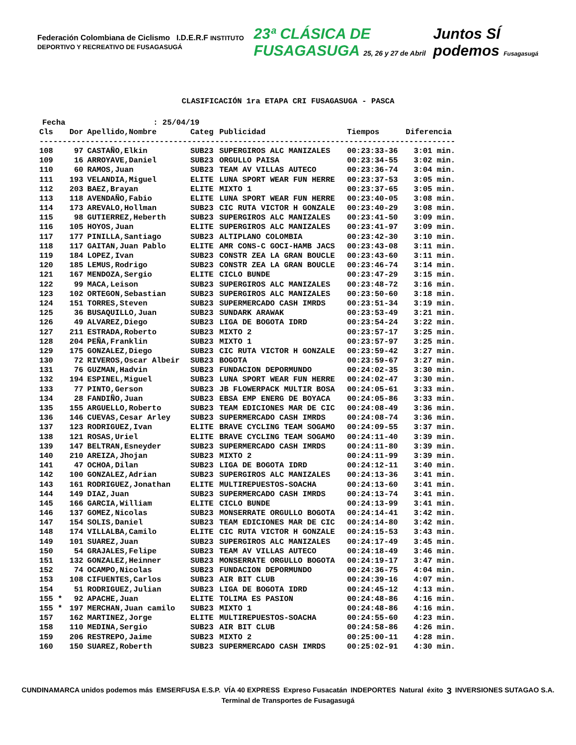Federación Colombiana de Ciclismo I.D.E.R.F INSTITUTO DEPORTIVO Y RECREATIVO DE FUSAGASUGÁ
23ª CLÁSICA DE FUSAGASUGA 25, 26 y 27 de Abril
Juntos SÍ podemos Fusagasugá
CLASIFICACIÓN 1ra ETAPA CRI FUSAGASUGA - PASCA
Fecha : 25/04/19
| Cls | Dor | Apellido,Nombre | Categ | Publicidad | Tiempos | Diferencia |
| --- | --- | --- | --- | --- | --- | --- |
| ------------------------------------------------------------------------------------------ | | | | | | |
| 108 | 97 | CASTAÑO,Elkin | SUB23 | SUPERGIROS ALC MANIZALES | 00:23:33-36 | 3:01 min. |
| 109 | 16 | ARROYAVE,Daniel | SUB23 | ORGULLO PAISA | 00:23:34-55 | 3:02 min. |
| 110 | 60 | RAMOS,Juan | SUB23 | TEAM AV VILLAS AUTECO | 00:23:36-74 | 3:04 min. |
| 111 | 193 | VELANDIA,Miguel | ELITE | LUNA SPORT WEAR FUN HERRE | 00:23:37-53 | 3:05 min. |
| 112 | 203 | BAEZ,Brayan | ELITE | MIXTO 1 | 00:23:37-65 | 3:05 min. |
| 113 | 118 | AVENDAÑO,Fabio | ELITE | LUNA SPORT WEAR FUN HERRE | 00:23:40-05 | 3:08 min. |
| 114 | 173 | AREVALO,Hollman | SUB23 | CIC RUTA VICTOR H GONZALE | 00:23:40-29 | 3:08 min. |
| 115 | 98 | GUTIERREZ,Heberth | SUB23 | SUPERGIROS ALC MANIZALES | 00:23:41-50 | 3:09 min. |
| 116 | 105 | HOYOS,Juan | ELITE | SUPERGIROS ALC MANIZALES | 00:23:41-97 | 3:09 min. |
| 117 | 177 | PINILLA,Santiago | SUB23 | ALTIPLANO COLOMBIA | 00:23:42-30 | 3:10 min. |
| 118 | 117 | GAITAN,Juan Pablo | ELITE | AMR CONS-C GOCI-HAMB JACS | 00:23:43-08 | 3:11 min. |
| 119 | 184 | LOPEZ,Ivan | SUB23 | CONSTR ZEA LA GRAN BOUCLE | 00:23:43-60 | 3:11 min. |
| 120 | 185 | LEMUS,Rodrigo | SUB23 | CONSTR ZEA LA GRAN BOUCLE | 00:23:46-74 | 3:14 min. |
| 121 | 167 | MENDOZA,Sergio | ELITE | CICLO BUNDE | 00:23:47-29 | 3:15 min. |
| 122 | 99 | MACA,Leison | SUB23 | SUPERGIROS ALC MANIZALES | 00:23:48-72 | 3:16 min. |
| 123 | 102 | ORTEGON,Sebastian | SUB23 | SUPERGIROS ALC MANIZALES | 00:23:50-60 | 3:18 min. |
| 124 | 151 | TORRES,Steven | SUB23 | SUPERMERCADO CASH IMRDS | 00:23:51-34 | 3:19 min. |
| 125 | 36 | BUSAQUILLO,Juan | SUB23 | SUNDARK ARAWAK | 00:23:53-49 | 3:21 min. |
| 126 | 49 | ALVAREZ,Diego | SUB23 | LIGA DE BOGOTA IDRD | 00:23:54-24 | 3:22 min. |
| 127 | 211 | ESTRADA,Roberto | SUB23 | MIXTO 2 | 00:23:57-17 | 3:25 min. |
| 128 | 204 | PEÑA,Franklin | SUB23 | MIXTO 1 | 00:23:57-97 | 3:25 min. |
| 129 | 175 | GONZALEZ,Diego | SUB23 | CIC RUTA VICTOR H GONZALE | 00:23:59-42 | 3:27 min. |
| 130 | 72 | RIVEROS,Oscar Albeir | SUB23 | BOGOTA | 00:23:59-67 | 3:27 min. |
| 131 | 76 | GUZMAN,Hadvin | SUB23 | FUNDACION DEPORMUNDO | 00:24:02-35 | 3:30 min. |
| 132 | 194 | ESPINEL,Miguel | SUB23 | LUNA SPORT WEAR FUN HERRE | 00:24:02-47 | 3:30 min. |
| 133 | 77 | PINTO,Gerson | SUB23 | JB FLOWERPACK MULTIR BOSA | 00:24:05-61 | 3:33 min. |
| 134 | 28 | FANDIÑO,Juan | SUB23 | EBSA EMP ENERG DE BOYACA | 00:24:05-86 | 3:33 min. |
| 135 | 155 | ARGUELLO,Roberto | SUB23 | TEAM EDICIONES MAR DE CIC | 00:24:08-49 | 3:36 min. |
| 136 | 146 | CUEVAS,Cesar Arley | SUB23 | SUPERMERCADO CASH IMRDS | 00:24:08-74 | 3:36 min. |
| 137 | 123 | RODRIGUEZ,Ivan | ELITE | BRAVE CYCLING TEAM SOGAMO | 00:24:09-55 | 3:37 min. |
| 138 | 121 | ROSAS,Uriel | ELITE | BRAVE CYCLING TEAM SOGAMO | 00:24:11-40 | 3:39 min. |
| 139 | 147 | BELTRAN,Esneyder | SUB23 | SUPERMERCADO CASH IMRDS | 00:24:11-80 | 3:39 min. |
| 140 | 210 | AREIZA,Jhojan | SUB23 | MIXTO 2 | 00:24:11-99 | 3:39 min. |
| 141 | 47 | OCHOA,Dilan | SUB23 | LIGA DE BOGOTA IDRD | 00:24:12-11 | 3:40 min. |
| 142 | 100 | GONZALEZ,Adrian | SUB23 | SUPERGIROS ALC MANIZALES | 00:24:13-36 | 3:41 min. |
| 143 | 161 | RODRIGUEZ,Jonathan | ELITE | MULTIREPUESTOS-SOACHA | 00:24:13-60 | 3:41 min. |
| 144 | 149 | DIAZ,Juan | SUB23 | SUPERMERCADO CASH IMRDS | 00:24:13-74 | 3:41 min. |
| 145 | 166 | GARCIA,William | ELITE | CICLO BUNDE | 00:24:13-99 | 3:41 min. |
| 146 | 137 | GOMEZ,Nicolas | SUB23 | MONSERRATE ORGULLO BOGOTA | 00:24:14-41 | 3:42 min. |
| 147 | 154 | SOLIS,Daniel | SUB23 | TEAM EDICIONES MAR DE CIC | 00:24:14-80 | 3:42 min. |
| 148 | 174 | VILLALBA,Camilo | ELITE | CIC RUTA VICTOR H GONZALE | 00:24:15-53 | 3:43 min. |
| 149 | 101 | SUAREZ,Juan | SUB23 | SUPERGIROS ALC MANIZALES | 00:24:17-49 | 3:45 min. |
| 150 | 54 | GRAJALES,Felipe | SUB23 | TEAM AV VILLAS AUTECO | 00:24:18-49 | 3:46 min. |
| 151 | 132 | GONZALEZ,Heinner | SUB23 | MONSERRATE ORGULLO BOGOTA | 00:24:19-17 | 3:47 min. |
| 152 | 74 | OCAMPO,Nicolas | SUB23 | FUNDACION DEPORMUNDO | 00:24:36-75 | 4:04 min. |
| 153 | 108 | CIFUENTES,Carlos | SUB23 | AIR BIT CLUB | 00:24:39-16 | 4:07 min. |
| 154 | 51 | RODRIGUEZ,Julian | SUB23 | LIGA DE BOGOTA IDRD | 00:24:45-12 | 4:13 min. |
| 155 * | 92 | APACHE,Juan | ELITE | TOLIMA ES PASION | 00:24:48-86 | 4:16 min. |
| 155 * | 197 | MERCHAN,Juan camilo | SUB23 | MIXTO 1 | 00:24:48-86 | 4:16 min. |
| 157 | 162 | MARTINEZ,Jorge | ELITE | MULTIREPUESTOS-SOACHA | 00:24:55-60 | 4:23 min. |
| 158 | 110 | MEDINA,Sergio | SUB23 | AIR BIT CLUB | 00:24:58-86 | 4:26 min. |
| 159 | 206 | RESTREPO,Jaime | SUB23 | MIXTO 2 | 00:25:00-11 | 4:28 min. |
| 160 | 150 | SUAREZ,Roberth | SUB23 | SUPERMERCADO CASH IMRDS | 00:25:02-91 | 4:30 min. |
CUNDINAMARCA unidos podemos más EMSERFUSA E.S.P. VÍA 40 EXPRESS Expreso Fusacatán INDEPORTES Natural éxito 3 INVERSIONES SUTAGAO S.A. Terminal de Transportes de Fusagasugá